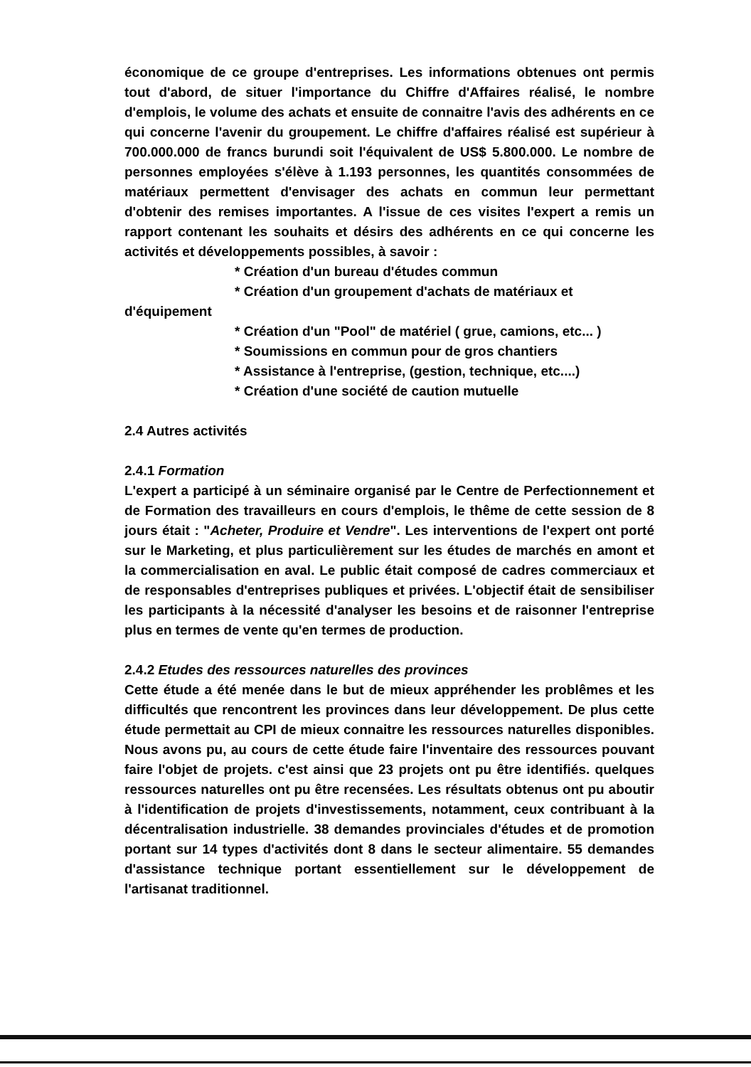économique de ce groupe d'entreprises. Les informations obtenues ont permis tout d'abord, de situer l'importance du Chiffre d'Affaires réalisé, le nombre d'emplois, le volume des achats et ensuite de connaitre l'avis des adhérents en ce qui concerne l'avenir du groupement. Le chiffre d'affaires réalisé est supérieur à 700.000.000 de francs burundi soit l'équivalent de US$ 5.800.000. Le nombre de personnes employées s'élève à 1.193 personnes, les quantités consommées de matériaux permettent d'envisager des achats en commun leur permettant d'obtenir des remises importantes. A l'issue de ces visites l'expert a remis un rapport contenant les souhaits et désirs des adhérents en ce qui concerne les activités et développements possibles, à savoir :
* Création d'un bureau d'études commun
* Création d'un groupement d'achats de matériaux et
d'équipement
* Création d'un "Pool" de matériel ( grue, camions, etc... )
* Soumissions en commun pour de gros chantiers
* Assistance à l'entreprise, (gestion, technique, etc....)
* Création d'une société de caution mutuelle
2.4 Autres activités
2.4.1 Formation
L'expert a participé à un séminaire organisé par le Centre de Perfectionnement et de Formation des travailleurs en cours d'emplois, le thême de cette session de 8 jours était : "Acheter, Produire et Vendre". Les interventions de l'expert ont porté sur le Marketing, et plus particulièrement sur les études de marchés en amont et la commercialisation en aval. Le public était composé de cadres commerciaux et de responsables d'entreprises publiques et privées. L'objectif était de sensibiliser les participants à la nécessité d'analyser les besoins et de raisonner l'entreprise plus en termes de vente qu'en termes de production.
2.4.2 Etudes des ressources naturelles des provinces
Cette étude a été menée dans le but de mieux appréhender les problêmes et les difficultés que rencontrent les provinces dans leur développement. De plus cette étude permettait au CPI de mieux connaitre les ressources naturelles disponibles. Nous avons pu, au cours de cette étude faire l'inventaire des ressources pouvant faire l'objet de projets. c'est ainsi que 23 projets ont pu être identifiés. quelques ressources naturelles ont pu être recensées. Les résultats obtenus ont pu aboutir à l'identification de projets d'investissements, notamment, ceux contribuant à la décentralisation industrielle. 38 demandes provinciales d'études et de promotion portant sur 14 types d'activités dont 8 dans le secteur alimentaire. 55 demandes d'assistance technique portant essentiellement sur le développement de l'artisanat traditionnel.